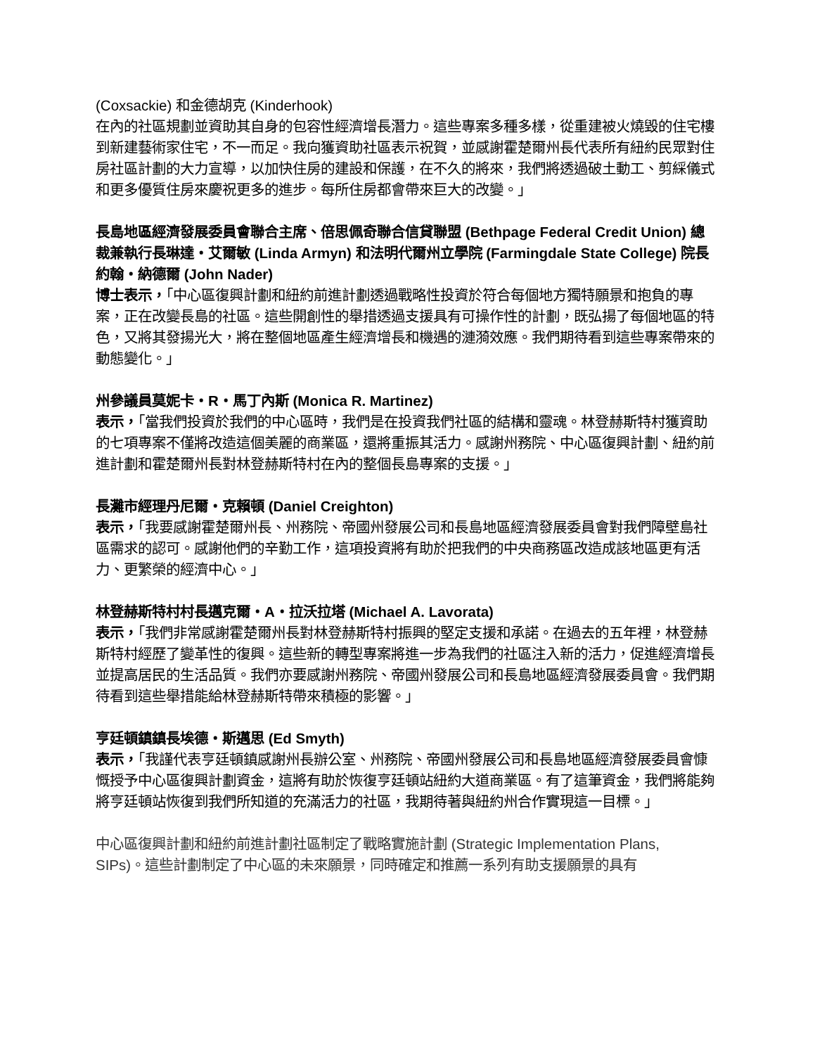(Coxsackie) 和金德胡克 (Kinderhook)
在內的社區規劃並資助其自身的包容性經濟增長潛力。這些專案多種多樣，從重建被火燒毀的住宅樓到新建藝術家住宅，不一而足。我向獲資助社區表示祝賀，並感謝霍楚爾州長代表所有紐約民眾對住房社區計劃的大力宣導，以加快住房的建設和保護，在不久的將來，我們將透過破土動工、剪綵儀式和更多優質住房來慶祝更多的進步。每所住房都會帶來巨大的改變。」
長島地區經濟發展委員會聯合主席、倍思佩奇聯合信貸聯盟 (Bethpage Federal Credit Union) 總裁兼執行長琳達・艾爾敏 (Linda Armyn) 和法明代爾州立學院 (Farmingdale State College) 院長約翰・納德爾 (John Nader)
博士表示，「中心區復興計劃和紐約前進計劃透過戰略性投資於符合每個地方獨特願景和抱負的專案，正在改變長島的社區。這些開創性的舉措透過支援具有可操作性的計劃，既弘揚了每個地區的特色，又將其發揚光大，將在整個地區產生經濟增長和機遇的漣漪效應。我們期待看到這些專案帶來的動態變化。」
州參議員莫妮卡・R・馬丁內斯 (Monica R. Martinez)
表示，「當我們投資於我們的中心區時，我們是在投資我們社區的結構和靈魂。林登赫斯特村獲資助的七項專案不僅將改造這個美麗的商業區，還將重振其活力。感謝州務院、中心區復興計劃、紐約前進計劃和霍楚爾州長對林登赫斯特村在內的整個長島專案的支援。」
長灘市經理丹尼爾・克賴頓 (Daniel Creighton)
表示，「我要感謝霍楚爾州長、州務院、帝國州發展公司和長島地區經濟發展委員會對我們障壁島社區需求的認可。感謝他們的辛勤工作，這項投資將有助於把我們的中央商務區改造成該地區更有活力、更繁榮的經濟中心。」
林登赫斯特村村長邁克爾・A・拉沃拉塔 (Michael A. Lavorata)
表示，「我們非常感謝霍楚爾州長對林登赫斯特村振興的堅定支援和承諾。在過去的五年裡，林登赫斯特村經歷了變革性的復興。這些新的轉型專案將進一步為我們的社區注入新的活力，促進經濟增長並提高居民的生活品質。我們亦要感謝州務院、帝國州發展公司和長島地區經濟發展委員會。我們期待看到這些舉措能給林登赫斯特帶來積極的影響。」
亨廷頓鎮鎮長埃德・斯邁思 (Ed Smyth)
表示，「我謹代表亨廷頓鎮感謝州長辦公室、州務院、帝國州發展公司和長島地區經濟發展委員會慷慨授予中心區復興計劃資金，這將有助於恢復亨廷頓站紐約大道商業區。有了這筆資金，我們將能夠將亨廷頓站恢復到我們所知道的充滿活力的社區，我期待著與紐約州合作實現這一目標。」
中心區復興計劃和紐約前進計劃社區制定了戰略實施計劃 (Strategic Implementation Plans,
SIPs)。這些計劃制定了中心區的未來願景，同時確定和推薦一系列有助支援願景的具有